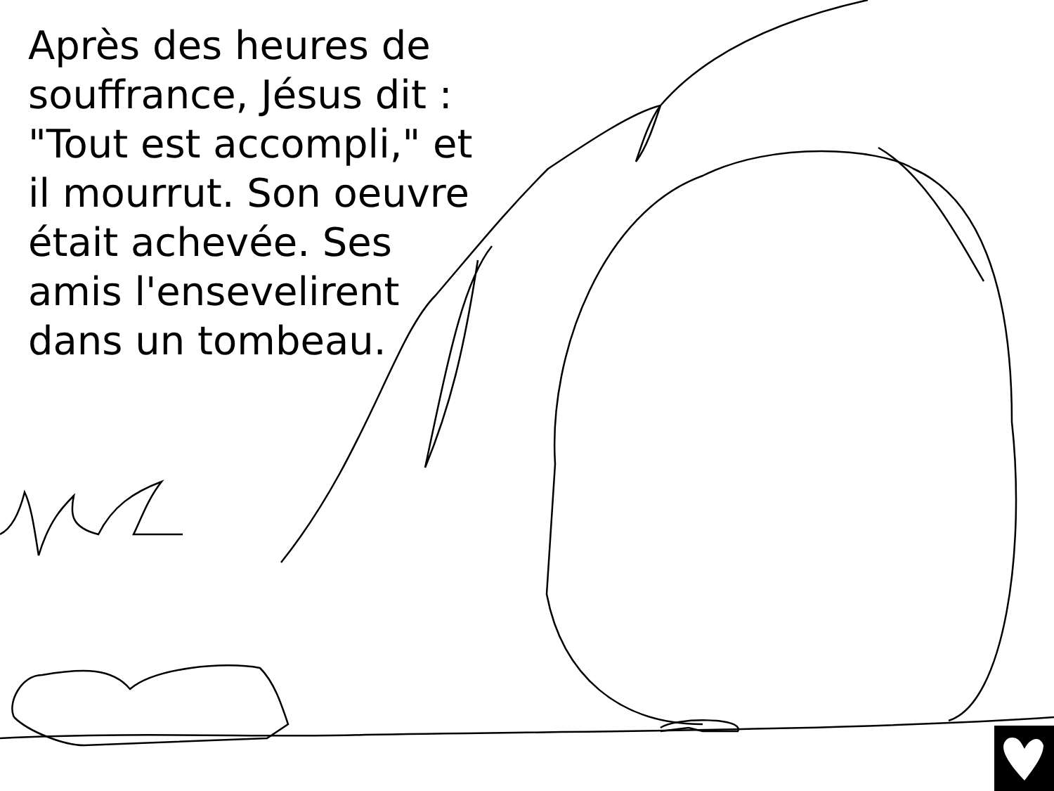Après des heures de souffrance, Jésus dit : "Tout est accompli," et il mourrut. Son oeuvre était achevée. Ses amis l'ensevelirent dans un tombeau.